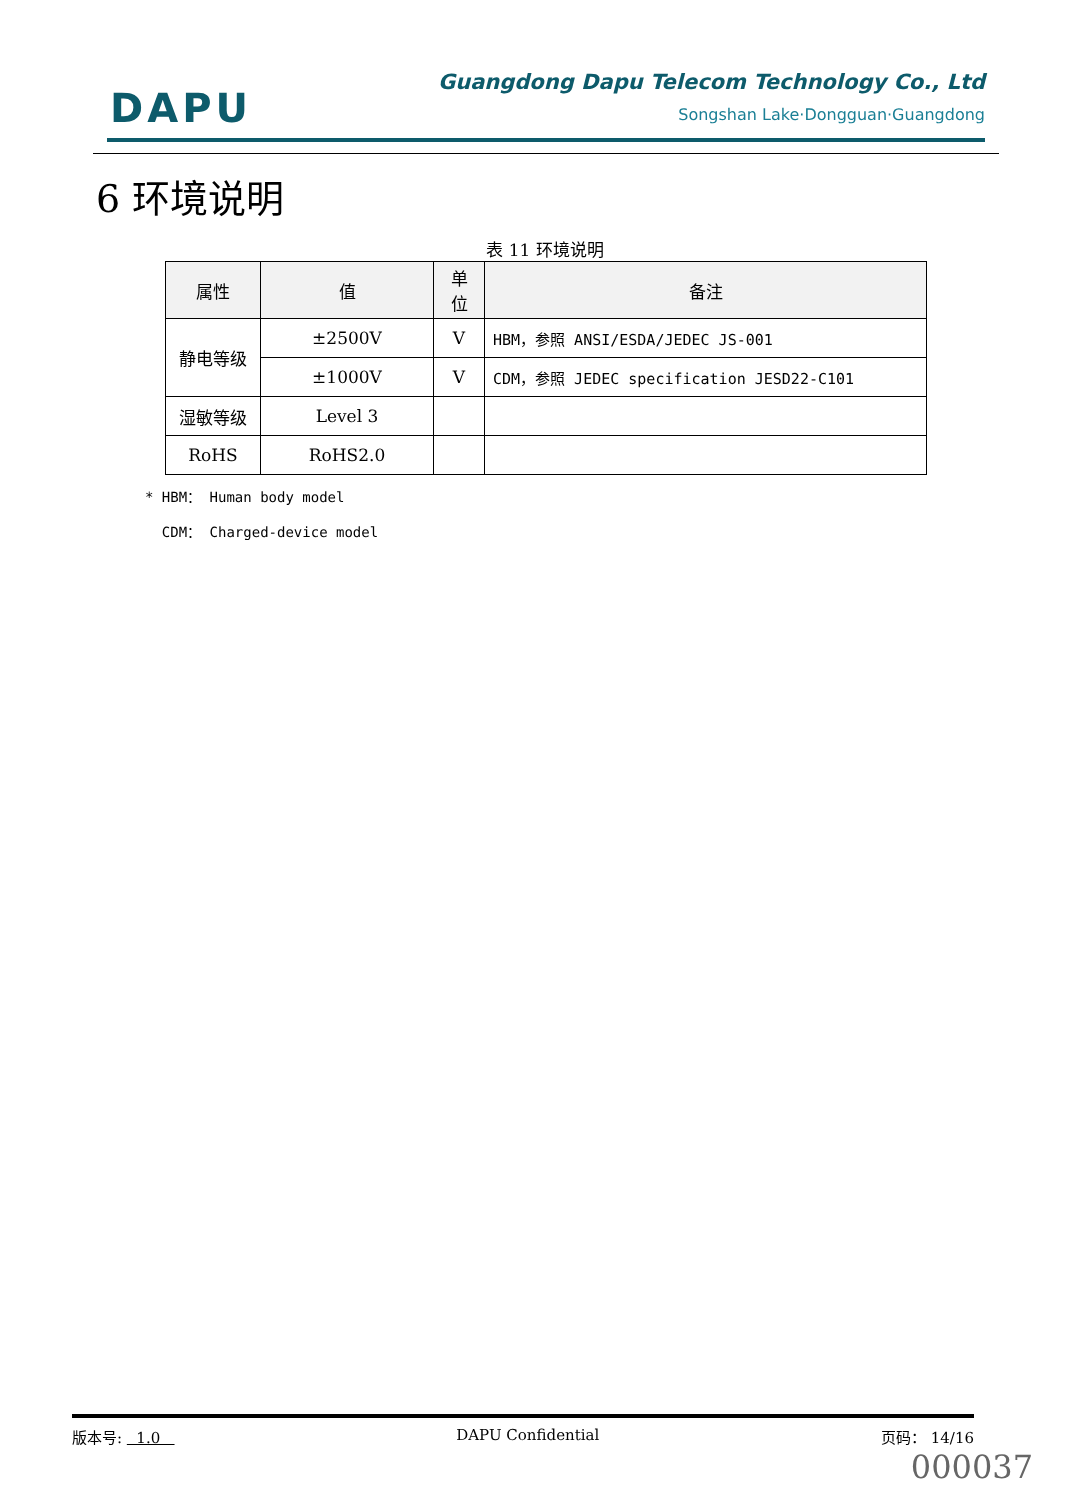DAPU
Guangdong Dapu Telecom Technology Co., Ltd
Songshan Lake·Dongguan·Guangdong
6 环境说明
表 11 环境说明
| 属性 | 值 | 单 位 | 备注 |
| --- | --- | --- | --- |
| 静电等级 | ±2500V | V | HBM，参照 ANSI/ESDA/JEDEC JS-001 |
| | ±1000V | V | CDM，参照 JEDEC specification JESD22-C101 |
| 湿敏等级 | Level 3 | | |
| RoHS | RoHS2.0 | | |
* HBM： Human body model
CDM： Charged-device model
版本号: 1.0 DAPU Confidential 页码： 14/16
000037